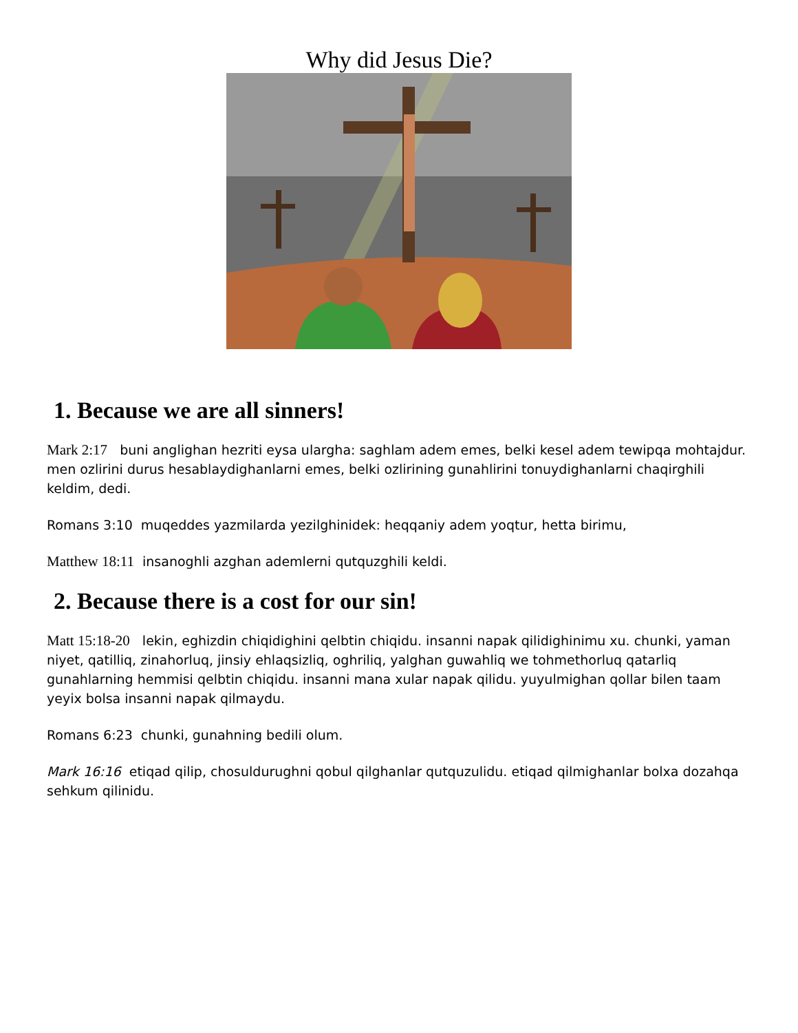Why did Jesus Die?
1. Because we are all sinners!
Mark 2:17 buni anglighan hezriti eysa ulargha: saghlam adem emes, belki kesel adem tewipqa mohtajdur. men ozlirini durus hesablaydighanlarni emes, belki ozlirining gunahlirini tonuydighanlarni chaqirghili keldim, dedi.
Romans 3:10 muqeddes yazmilarda yezilghinidek: heqqaniy adem yoqtur, hetta birimu,
Matthew 18:11 insanoghli azghan ademlerni qutquzghili keldi.
2. Because there is a cost for our sin!
Matt 15:18-20 lekin, eghizdin chiqidighini qelbtin chiqidu. insanni napak qilidighinimu xu. chunki, yaman niyet, qatilliq, zinahorluq, jinsiy ehlaqsizliq, oghriliq, yalghan guwahliq we tohmethorluq qatarliq gunahlarning hemmisi qelbtin chiqidu. insanni mana xular napak qilidu. yuyulmighan qollar bilen taam yeyix bolsa insanni napak qilmaydu.
Romans 6:23 chunki, gunahning bedili olum.
Mark 16:16 etiqad qilip, chosuldurughni qobul qilghanlar qutquzulidu. etiqad qilmighanlar bolxa dozahqa sehkum qilinidu.